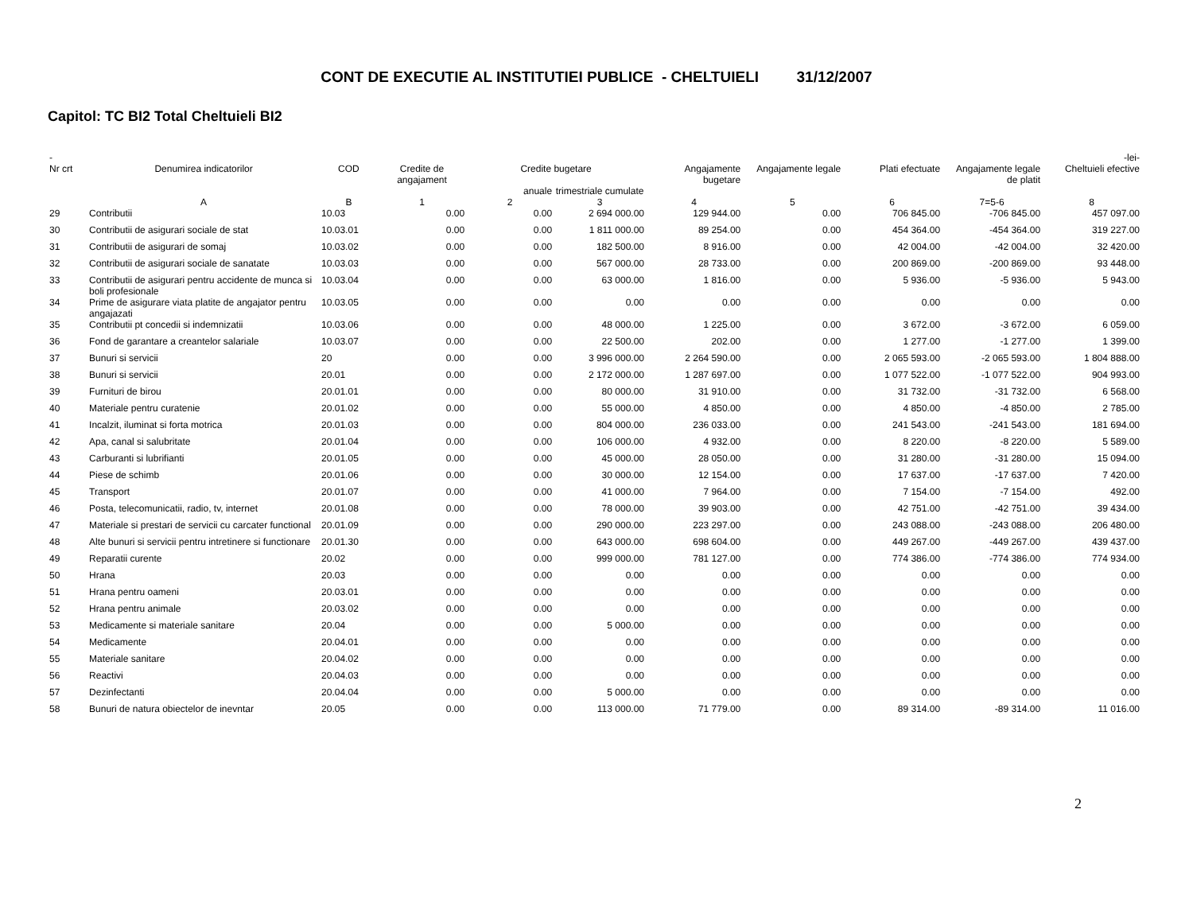CONT DE EXECUTIE AL INSTITUTIEI PUBLICE - CHELTUIELI 31/12/2007
Capitol: TC BI2 Total Cheltuieli BI2
| - | | | | | | | | | | -lei- |
| --- | --- | --- | --- | --- | --- | --- | --- | --- | --- | --- |
| Nr crt | Denumirea indicatorilor | COD | Credite de angajament | Credite bugetare | | Angajamente bugetare | Angajamente legale | Plati efectuate | Angajamente legale de platit | Cheltuieli efective |
| | | | | anuale | trimestriale cumulate | | | | | |
| | A | B | 1 | 2 | 3 | 4 | 5 | 6 | 7=5-6 | 8 |
| 29 | Contributii | 10.03 | 0.00 | 0.00 | 2 694 000.00 | 129 944.00 | 0.00 | 706 845.00 | -706 845.00 | 457 097.00 |
| 30 | Contributii de asigurari sociale de stat | 10.03.01 | 0.00 | 0.00 | 1 811 000.00 | 89 254.00 | 0.00 | 454 364.00 | -454 364.00 | 319 227.00 |
| 31 | Contributii de asigurari de somaj | 10.03.02 | 0.00 | 0.00 | 182 500.00 | 8 916.00 | 0.00 | 42 004.00 | -42 004.00 | 32 420.00 |
| 32 | Contributii de asigurari sociale de sanatate | 10.03.03 | 0.00 | 0.00 | 567 000.00 | 28 733.00 | 0.00 | 200 869.00 | -200 869.00 | 93 448.00 |
| 33 | Contributii de asigurari pentru accidente de munca si boli profesionale | 10.03.04 | 0.00 | 0.00 | 63 000.00 | 1 816.00 | 0.00 | 5 936.00 | -5 936.00 | 5 943.00 |
| 34 | Prime de asigurare viata platite de angajator pentru angajazati | 10.03.05 | 0.00 | 0.00 | 0.00 | 0.00 | 0.00 | 0.00 | 0.00 | 0.00 |
| 35 | Contributii pt concedii si indemnizatii | 10.03.06 | 0.00 | 0.00 | 48 000.00 | 1 225.00 | 0.00 | 3 672.00 | -3 672.00 | 6 059.00 |
| 36 | Fond de garantare a creantelor salariale | 10.03.07 | 0.00 | 0.00 | 22 500.00 | 202.00 | 0.00 | 1 277.00 | -1 277.00 | 1 399.00 |
| 37 | Bunuri si servicii | 20 | 0.00 | 0.00 | 3 996 000.00 | 2 264 590.00 | 0.00 | 2 065 593.00 | -2 065 593.00 | 1 804 888.00 |
| 38 | Bunuri si servicii | 20.01 | 0.00 | 0.00 | 2 172 000.00 | 1 287 697.00 | 0.00 | 1 077 522.00 | -1 077 522.00 | 904 993.00 |
| 39 | Furnituri de birou | 20.01.01 | 0.00 | 0.00 | 80 000.00 | 31 910.00 | 0.00 | 31 732.00 | -31 732.00 | 6 568.00 |
| 40 | Materiale pentru curatenie | 20.01.02 | 0.00 | 0.00 | 55 000.00 | 4 850.00 | 0.00 | 4 850.00 | -4 850.00 | 2 785.00 |
| 41 | Incalzit, iluminat si forta motrica | 20.01.03 | 0.00 | 0.00 | 804 000.00 | 236 033.00 | 0.00 | 241 543.00 | -241 543.00 | 181 694.00 |
| 42 | Apa, canal si salubritate | 20.01.04 | 0.00 | 0.00 | 106 000.00 | 4 932.00 | 0.00 | 8 220.00 | -8 220.00 | 5 589.00 |
| 43 | Carburanti si lubrifianti | 20.01.05 | 0.00 | 0.00 | 45 000.00 | 28 050.00 | 0.00 | 31 280.00 | -31 280.00 | 15 094.00 |
| 44 | Piese de schimb | 20.01.06 | 0.00 | 0.00 | 30 000.00 | 12 154.00 | 0.00 | 17 637.00 | -17 637.00 | 7 420.00 |
| 45 | Transport | 20.01.07 | 0.00 | 0.00 | 41 000.00 | 7 964.00 | 0.00 | 7 154.00 | -7 154.00 | 492.00 |
| 46 | Posta, telecomunicatii, radio, tv, internet | 20.01.08 | 0.00 | 0.00 | 78 000.00 | 39 903.00 | 0.00 | 42 751.00 | -42 751.00 | 39 434.00 |
| 47 | Materiale si prestari de servicii cu carcater functional | 20.01.09 | 0.00 | 0.00 | 290 000.00 | 223 297.00 | 0.00 | 243 088.00 | -243 088.00 | 206 480.00 |
| 48 | Alte bunuri si servicii pentru intretinere si functionare | 20.01.30 | 0.00 | 0.00 | 643 000.00 | 698 604.00 | 0.00 | 449 267.00 | -449 267.00 | 439 437.00 |
| 49 | Reparatii curente | 20.02 | 0.00 | 0.00 | 999 000.00 | 781 127.00 | 0.00 | 774 386.00 | -774 386.00 | 774 934.00 |
| 50 | Hrana | 20.03 | 0.00 | 0.00 | 0.00 | 0.00 | 0.00 | 0.00 | 0.00 | 0.00 |
| 51 | Hrana pentru oameni | 20.03.01 | 0.00 | 0.00 | 0.00 | 0.00 | 0.00 | 0.00 | 0.00 | 0.00 |
| 52 | Hrana pentru animale | 20.03.02 | 0.00 | 0.00 | 0.00 | 0.00 | 0.00 | 0.00 | 0.00 | 0.00 |
| 53 | Medicamente si materiale sanitare | 20.04 | 0.00 | 0.00 | 5 000.00 | 0.00 | 0.00 | 0.00 | 0.00 | 0.00 |
| 54 | Medicamente | 20.04.01 | 0.00 | 0.00 | 0.00 | 0.00 | 0.00 | 0.00 | 0.00 | 0.00 |
| 55 | Materiale sanitare | 20.04.02 | 0.00 | 0.00 | 0.00 | 0.00 | 0.00 | 0.00 | 0.00 | 0.00 |
| 56 | Reactivi | 20.04.03 | 0.00 | 0.00 | 0.00 | 0.00 | 0.00 | 0.00 | 0.00 | 0.00 |
| 57 | Dezinfectanti | 20.04.04 | 0.00 | 0.00 | 5 000.00 | 0.00 | 0.00 | 0.00 | 0.00 | 0.00 |
| 58 | Bunuri de natura obiectelor de inevntar | 20.05 | 0.00 | 0.00 | 113 000.00 | 71 779.00 | 0.00 | 89 314.00 | -89 314.00 | 11 016.00 |
2